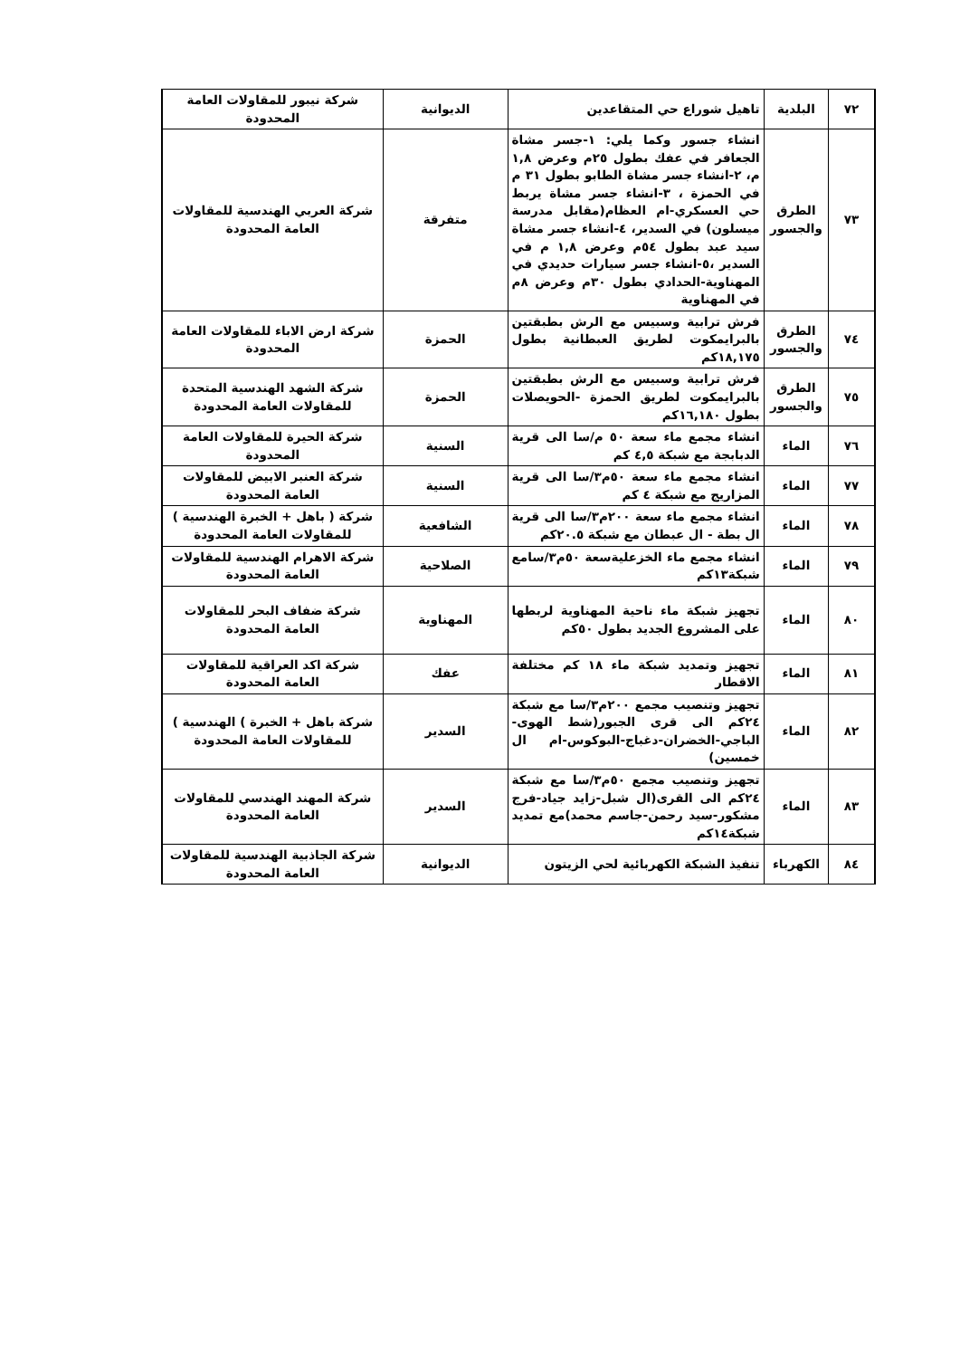| ٧٢ | البلدية | تاهيل شوراع حي المتقاعدين | الديوانية | شركة نيبور للمقاولات العامة المحدودة |
| ٧٣ | الطرق والجسور | انشاء جسور وكما يلي: ١-جسر مشاة الجعافر في عفك بطول ٢٥م وعرض ١,٨ م، ٢-انشاء جسر مشاة الطابو بطول ٣١ م في الحمزة ، ٣-انشاء جسر مشاة يربط حي العسكري-ام العظام(مقابل مدرسة ميسلون) في السدير، ٤-انشاء جسر مشاة سيد عبد بطول ٥٤م وعرض ١,٨ م في السدير ،٥-انشاء جسر سيارات حديدي في المهناوية-الحدادي بطول ٣٠م وعرض ٨م في المهناوية | متفرقة | شركة العربي الهندسية للمقاولات العامة المحدودة |
| ٧٤ | الطرق والجسور | فرش ترابية وسبيس مع الرش بطبقتين بالبرايمكوت لطريق العبطانية بطول ١٨,١٧٥كم | الحمزة | شركة ارض الاباء للمقاولات العامة المحدودة |
| ٧٥ | الطرق والجسور | فرش ترابية وسبيس مع الرش بطبقتين بالبرايمكوت لطريق الحمزة -الحويصلات بطول ١٦,١٨٠كم | الحمزة | شركة الشهد الهندسية المتحدة للمقاولات العامة المحدودة |
| ٧٦ | الماء | انشاء مجمع ماء سعة ٥٠ م/سا الى قرية الدبابجة مع شبكة ٤,٥ كم | السنية | شركة الحيرة للمقاولات العامة المحدودة |
| ٧٧ | الماء | انشاء مجمع ماء سعة ٥٠م٣/سا الى قرية المزاريج مع شبكة ٤ كم | السنية | شركة العنبر الابيض للمقاولات العامة المحدودة |
| ٧٨ | الماء | انشاء مجمع ماء سعة ٢٠٠م٣/سا الى قرية ال بطة - ال عبطان مع شبكة ٢٠.٥كم | الشافعية | شركة ( باهل + الخبرة الهندسية ) للمقاولات العامة المحدودة |
| ٧٩ | الماء | انشاء مجمع ماء الخزعليةسعة ٥٠م٣/سامع شبكة١٣كم | الصلاحية | شركة الاهرام الهندسية للمقاولات العامة المحدودة |
| ٨٠ | الماء | تجهيز شبكة ماء ناحية المهناوية لربطها على المشروع الجديد بطول ٥٠كم | المهناوية | شركة ضفاف البحر للمقاولات العامة المحدودة |
| ٨١ | الماء | تجهيز وتمديد شبكة ماء ١٨ كم مختلفة الاقطار | عفك | شركة اكد العراقية للمقاولات العامة المحدودة |
| ٨٢ | الماء | تجهيز وتنصيب مجمع ٢٠٠م٣/سا مع شبكة ٢٤كم الى قرى الجبور(شط الهوى-الباجي-الخضران-دغباج-البوكوس-ام ال خمسين) | السدير | شركة باهل + الخبرة ) الهندسية ) للمقاولات العامة المحدودة |
| ٨٣ | الماء | تجهيز وتنصيب مجمع ٥٠م٣/سا مع شبكة ٢٤كم الى القرى(ال شبل-زايد جياد-فرج مشكور-سيد رحمن-جاسم محمد)مع تمديد شبكة١٤كم | السدير | شركة المهند الهندسي للمقاولات العامة المحدودة |
| ٨٤ | الكهرباء | تنفيذ الشبكة الكهربائية لحي الزيتون | الديوانية | شركة الجاذبية الهندسية للمقاولات العامة المحدودة |